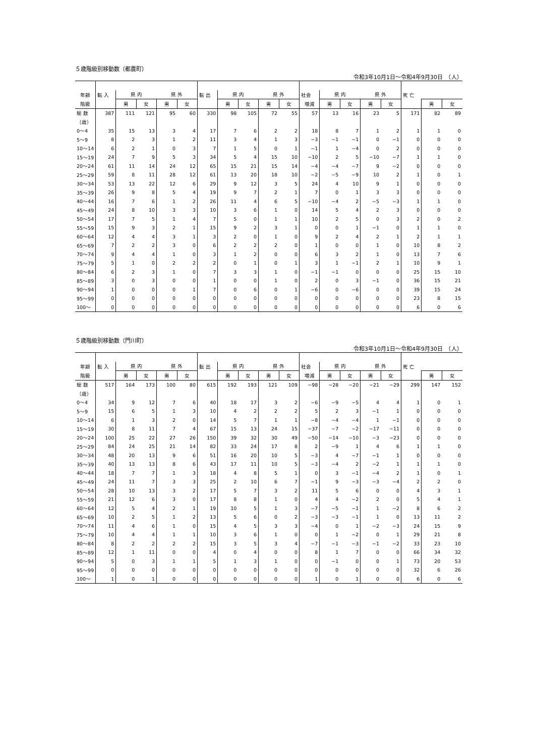５歳階級別移動数（都農町）
令和3年10月1日～令和4年9月30日　（人）
| 年齢 | 転 入 | 県 内 | | 県 外 | | 転 出 | 県 内 | | 県 外 | | 社会 | 県 内 | | 県 外 | | 死 亡 | | |
| --- | --- | --- | --- | --- | --- | --- | --- | --- | --- | --- | --- | --- | --- | --- | --- | --- | --- | --- |
| 階級 | | 男 | 女 | 男 | 女 | | 男 | 女 | 男 | 女 | 増減 | 男 | 女 | 男 | 女 | | 男 | 女 |
| 総 数 | 387 | 111 | 121 | 95 | 60 | 330 | 98 | 105 | 72 | 55 | 57 | 13 | 16 | 23 | 5 | 171 | 82 | 89 |
| （歳） | | | | | | | | | | | | | | | | | | |
| 0～4 | 35 | 15 | 13 | 3 | 4 | 17 | 7 | 6 | 2 | 2 | 18 | 8 | 7 | 1 | 2 | 1 | 1 | 0 |
| 5～9 | 8 | 2 | 3 | 1 | 2 | 11 | 3 | 4 | 1 | 3 | −3 | −1 | −1 | 0 | −1 | 0 | 0 | 0 |
| 10～14 | 6 | 2 | 1 | 0 | 3 | 7 | 1 | 5 | 0 | 1 | −1 | 1 | −4 | 0 | 2 | 0 | 0 | 0 |
| 15～19 | 24 | 7 | 9 | 5 | 3 | 34 | 5 | 4 | 15 | 10 | −10 | 2 | 5 | −10 | −7 | 1 | 1 | 0 |
| 20～24 | 61 | 11 | 14 | 24 | 12 | 65 | 15 | 21 | 15 | 14 | −4 | −4 | −7 | 9 | −2 | 0 | 0 | 0 |
| 25～29 | 59 | 8 | 11 | 28 | 12 | 61 | 13 | 20 | 18 | 10 | −2 | −5 | −9 | 10 | 2 | 1 | 0 | 1 |
| 30～34 | 53 | 13 | 22 | 12 | 6 | 29 | 9 | 12 | 3 | 5 | 24 | 4 | 10 | 9 | 1 | 0 | 0 | 0 |
| 35～39 | 26 | 9 | 8 | 5 | 4 | 19 | 9 | 7 | 2 | 1 | 7 | 0 | 1 | 3 | 3 | 0 | 0 | 0 |
| 40～44 | 16 | 7 | 6 | 1 | 2 | 26 | 11 | 4 | 6 | 5 | −10 | −4 | 2 | −5 | −3 | 1 | 1 | 0 |
| 45～49 | 24 | 8 | 10 | 3 | 3 | 10 | 3 | 6 | 1 | 0 | 14 | 5 | 4 | 2 | 3 | 0 | 0 | 0 |
| 50～54 | 17 | 7 | 5 | 1 | 4 | 7 | 5 | 0 | 1 | 1 | 10 | 2 | 5 | 0 | 3 | 2 | 0 | 2 |
| 55～59 | 15 | 9 | 3 | 2 | 1 | 15 | 9 | 2 | 3 | 1 | 0 | 0 | 1 | −1 | 0 | 1 | 1 | 0 |
| 60～64 | 12 | 4 | 4 | 3 | 1 | 3 | 2 | 0 | 1 | 0 | 9 | 2 | 4 | 2 | 1 | 2 | 1 | 1 |
| 65～69 | 7 | 2 | 2 | 3 | 0 | 6 | 2 | 2 | 2 | 0 | 1 | 0 | 0 | 1 | 0 | 10 | 8 | 2 |
| 70～74 | 9 | 4 | 4 | 1 | 0 | 3 | 1 | 2 | 0 | 0 | 6 | 3 | 2 | 1 | 0 | 13 | 7 | 6 |
| 75～79 | 5 | 1 | 0 | 2 | 2 | 2 | 0 | 1 | 0 | 1 | 3 | 1 | −1 | 2 | 1 | 10 | 9 | 1 |
| 80～84 | 6 | 2 | 3 | 1 | 0 | 7 | 3 | 3 | 1 | 0 | −1 | −1 | 0 | 0 | 0 | 25 | 15 | 10 |
| 85～89 | 3 | 0 | 3 | 0 | 0 | 1 | 0 | 0 | 1 | 0 | 2 | 0 | 3 | −1 | 0 | 36 | 15 | 21 |
| 90～94 | 1 | 0 | 0 | 0 | 1 | 7 | 0 | 6 | 0 | 1 | −6 | 0 | −6 | 0 | 0 | 39 | 15 | 24 |
| 95～99 | 0 | 0 | 0 | 0 | 0 | 0 | 0 | 0 | 0 | 0 | 0 | 0 | 0 | 0 | 0 | 23 | 8 | 15 |
| 100～ | 0 | 0 | 0 | 0 | 0 | 0 | 0 | 0 | 0 | 0 | 0 | 0 | 0 | 0 | 0 | 6 | 0 | 6 |
５歳階級別移動数（門川町）
令和3年10月1日～令和4年9月30日　（人）
| 年齢 | 転 入 | 県 内 | | 県 外 | | 転 出 | 県 内 | | 県 外 | | 社会 | 県 内 | | 県 外 | | 死 亡 | | |
| --- | --- | --- | --- | --- | --- | --- | --- | --- | --- | --- | --- | --- | --- | --- | --- | --- | --- | --- |
| 階級 | | 男 | 女 | 男 | 女 | | 男 | 女 | 男 | 女 | 増減 | 男 | 女 | 男 | 女 | | 男 | 女 |
| 総 数 | 517 | 164 | 173 | 100 | 80 | 615 | 192 | 193 | 121 | 109 | −98 | −28 | −20 | −21 | −29 | 299 | 147 | 152 |
| （歳） | | | | | | | | | | | | | | | | | | |
| 0～4 | 34 | 9 | 12 | 7 | 6 | 40 | 18 | 17 | 3 | 2 | −6 | −9 | −5 | 4 | 4 | 1 | 0 | 1 |
| 5～9 | 15 | 6 | 5 | 1 | 3 | 10 | 4 | 2 | 2 | 2 | 5 | 2 | 3 | −1 | 1 | 0 | 0 | 0 |
| 10～14 | 6 | 1 | 3 | 2 | 0 | 14 | 5 | 7 | 1 | 1 | −8 | −4 | −4 | 1 | −1 | 0 | 0 | 0 |
| 15～19 | 30 | 8 | 11 | 7 | 4 | 67 | 15 | 13 | 24 | 15 | −37 | −7 | −2 | −17 | −11 | 0 | 0 | 0 |
| 20～24 | 100 | 25 | 22 | 27 | 26 | 150 | 39 | 32 | 30 | 49 | −50 | −14 | −10 | −3 | −23 | 0 | 0 | 0 |
| 25～29 | 84 | 24 | 25 | 21 | 14 | 82 | 33 | 24 | 17 | 8 | 2 | −9 | 1 | 4 | 6 | 1 | 1 | 0 |
| 30～34 | 48 | 20 | 13 | 9 | 6 | 51 | 16 | 20 | 10 | 5 | −3 | 4 | −7 | −1 | 1 | 0 | 0 | 0 |
| 35～39 | 40 | 13 | 13 | 8 | 6 | 43 | 17 | 11 | 10 | 5 | −3 | −4 | 2 | −2 | 1 | 1 | 1 | 0 |
| 40～44 | 18 | 7 | 7 | 1 | 3 | 18 | 4 | 8 | 5 | 1 | 0 | 3 | −1 | −4 | 2 | 1 | 0 | 1 |
| 45～49 | 24 | 11 | 7 | 3 | 3 | 25 | 2 | 10 | 6 | 7 | −1 | 9 | −3 | −3 | −4 | 2 | 2 | 0 |
| 50～54 | 28 | 10 | 13 | 3 | 2 | 17 | 5 | 7 | 3 | 2 | 11 | 5 | 6 | 0 | 0 | 4 | 3 | 1 |
| 55～59 | 21 | 12 | 6 | 3 | 0 | 17 | 8 | 8 | 1 | 0 | 4 | 4 | −2 | 2 | 0 | 5 | 4 | 1 |
| 60～64 | 12 | 5 | 4 | 2 | 1 | 19 | 10 | 5 | 1 | 3 | −7 | −5 | −1 | 1 | −2 | 8 | 6 | 2 |
| 65～69 | 10 | 2 | 5 | 1 | 2 | 13 | 5 | 6 | 0 | 2 | −3 | −3 | −1 | 1 | 0 | 13 | 11 | 2 |
| 70～74 | 11 | 4 | 6 | 1 | 0 | 15 | 4 | 5 | 3 | 3 | −4 | 0 | 1 | −2 | −3 | 24 | 15 | 9 |
| 75～79 | 10 | 4 | 4 | 1 | 1 | 10 | 3 | 6 | 1 | 0 | 0 | 1 | −2 | 0 | 1 | 29 | 21 | 8 |
| 80～84 | 8 | 2 | 2 | 2 | 2 | 15 | 3 | 5 | 3 | 4 | −7 | −1 | −3 | −1 | −2 | 33 | 23 | 10 |
| 85～89 | 12 | 1 | 11 | 0 | 0 | 4 | 0 | 4 | 0 | 0 | 8 | 1 | 7 | 0 | 0 | 66 | 34 | 32 |
| 90～94 | 5 | 0 | 3 | 1 | 1 | 5 | 1 | 3 | 1 | 0 | 0 | −1 | 0 | 0 | 1 | 73 | 20 | 53 |
| 95～99 | 0 | 0 | 0 | 0 | 0 | 0 | 0 | 0 | 0 | 0 | 0 | 0 | 0 | 0 | 0 | 32 | 6 | 26 |
| 100～ | 1 | 0 | 1 | 0 | 0 | 0 | 0 | 0 | 0 | 0 | 1 | 0 | 1 | 0 | 0 | 6 | 0 | 6 |